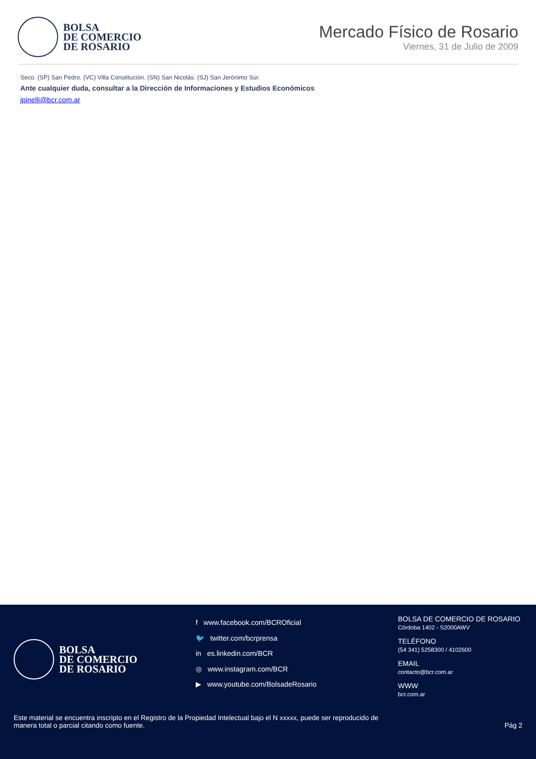BOLSA
DE COMERCIO
DE ROSARIO
Mercado Físico de Rosario
Viernes, 31 de Julio de 2009
Seco. (SP) San Pedro. (VC) Villa Constitución. (SN) San Nicolás. (SJ) San Jerónimo Sur.
Ante cualquier duda, consultar a la Dirección de Informaciones y Estudios Económicos
jpinelli@bcr.com.ar
BOLSA
DE COMERCIO
DE ROSARIO
f www.facebook.com/BCROficial
🐦 twitter.com/bcrprensa
in es.linkedin.com/BCR
◎ www.instagram.com/BCR
▶ www.youtube.com/BolsadeRosario
BOLSA DE COMERCIO DE ROSARIO
Córdoba 1402 - S2000AWV
TELÉFONO
(54 341) 5258300 / 4102600
EMAIL
contacto@bcr.com.ar
WWW
bcr.com.ar
Este material se encuentra inscripto en el Registro de la Propiedad Intelectual bajo el N xxxxx, puede ser reproducido de
manera total o parcial citando como fuente.
Pág 2